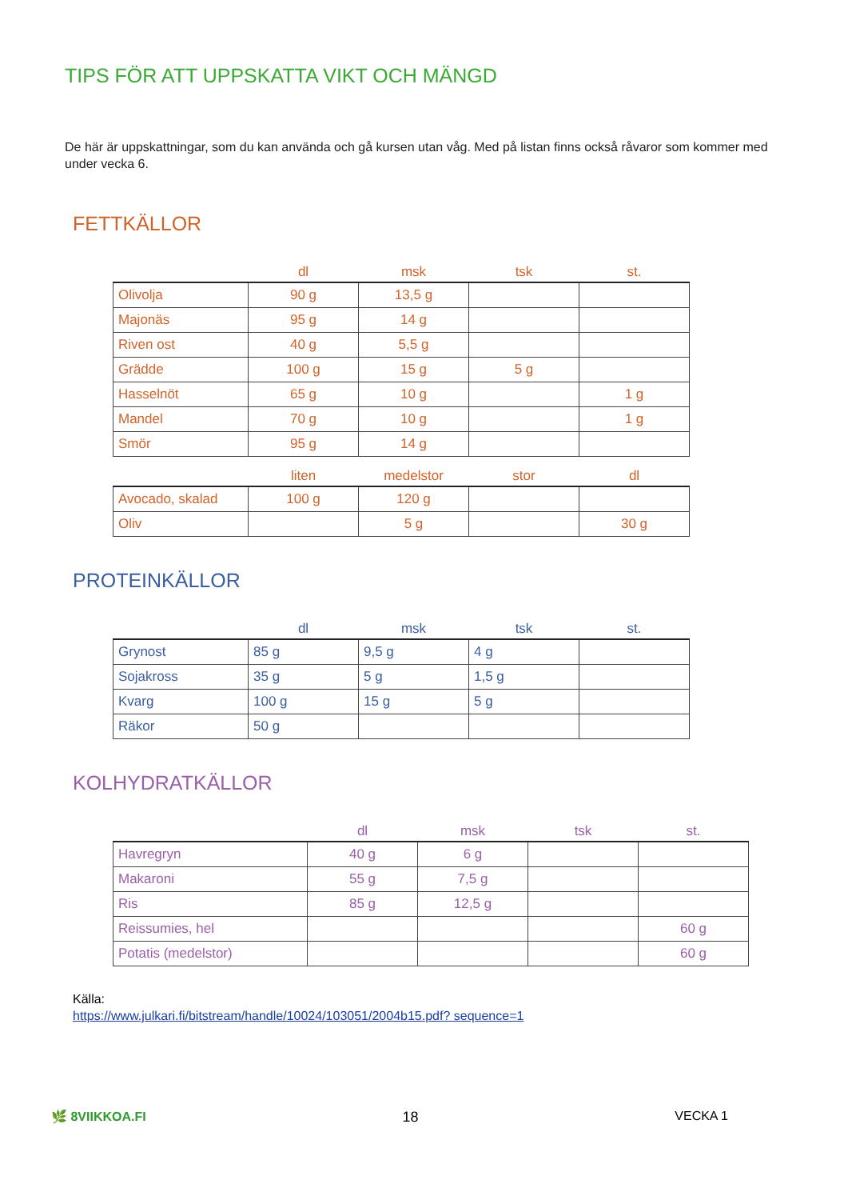TIPS FÖR ATT UPPSKATTA VIKT OCH MÄNGD
De här är uppskattningar, som du kan använda och gå kursen utan våg. Med på listan finns också råvaror som kommer med under vecka 6.
FETTKÄLLOR
| | dl | msk | tsk | st. |
| --- | --- | --- | --- | --- |
| Olivolja | 90 g | 13,5 g | | |
| Majonäs | 95 g | 14 g | | |
| Riven ost | 40 g | 5,5 g | | |
| Grädde | 100 g | 15 g | 5 g | |
| Hasselnöt | 65 g | 10 g | | 1 g |
| Mandel | 70 g | 10 g | | 1 g |
| Smör | 95 g | 14 g | | |
| | liten | medelstor | stor | dl |
| --- | --- | --- | --- | --- |
| Avocado, skalad | 100 g | 120 g | | |
| Oliv | | 5 g | | 30 g |
PROTEINKÄLLOR
| | dl | msk | tsk | st. |
| --- | --- | --- | --- | --- |
| Grynost | 85 g | 9,5 g | 4 g | |
| Sojakross | 35 g | 5 g | 1,5 g | |
| Kvarg | 100 g | 15 g | 5 g | |
| Räkor | 50 g | | | |
KOLHYDRATKÄLLOR
| | dl | msk | tsk | st. |
| --- | --- | --- | --- | --- |
| Havregryn | 40 g | 6 g | | |
| Makaroni | 55 g | 7,5 g | | |
| Ris | 85 g | 12,5 g | | |
| Reissumies, hel | | | | 60 g |
| Potatis (medelstor) | | | | 60 g |
Källa:
https://www.julkari.fi/bitstream/handle/10024/103051/2004b15.pdf? sequence=1
🌿 8VIIKKOA.FI 18 VECKA 1